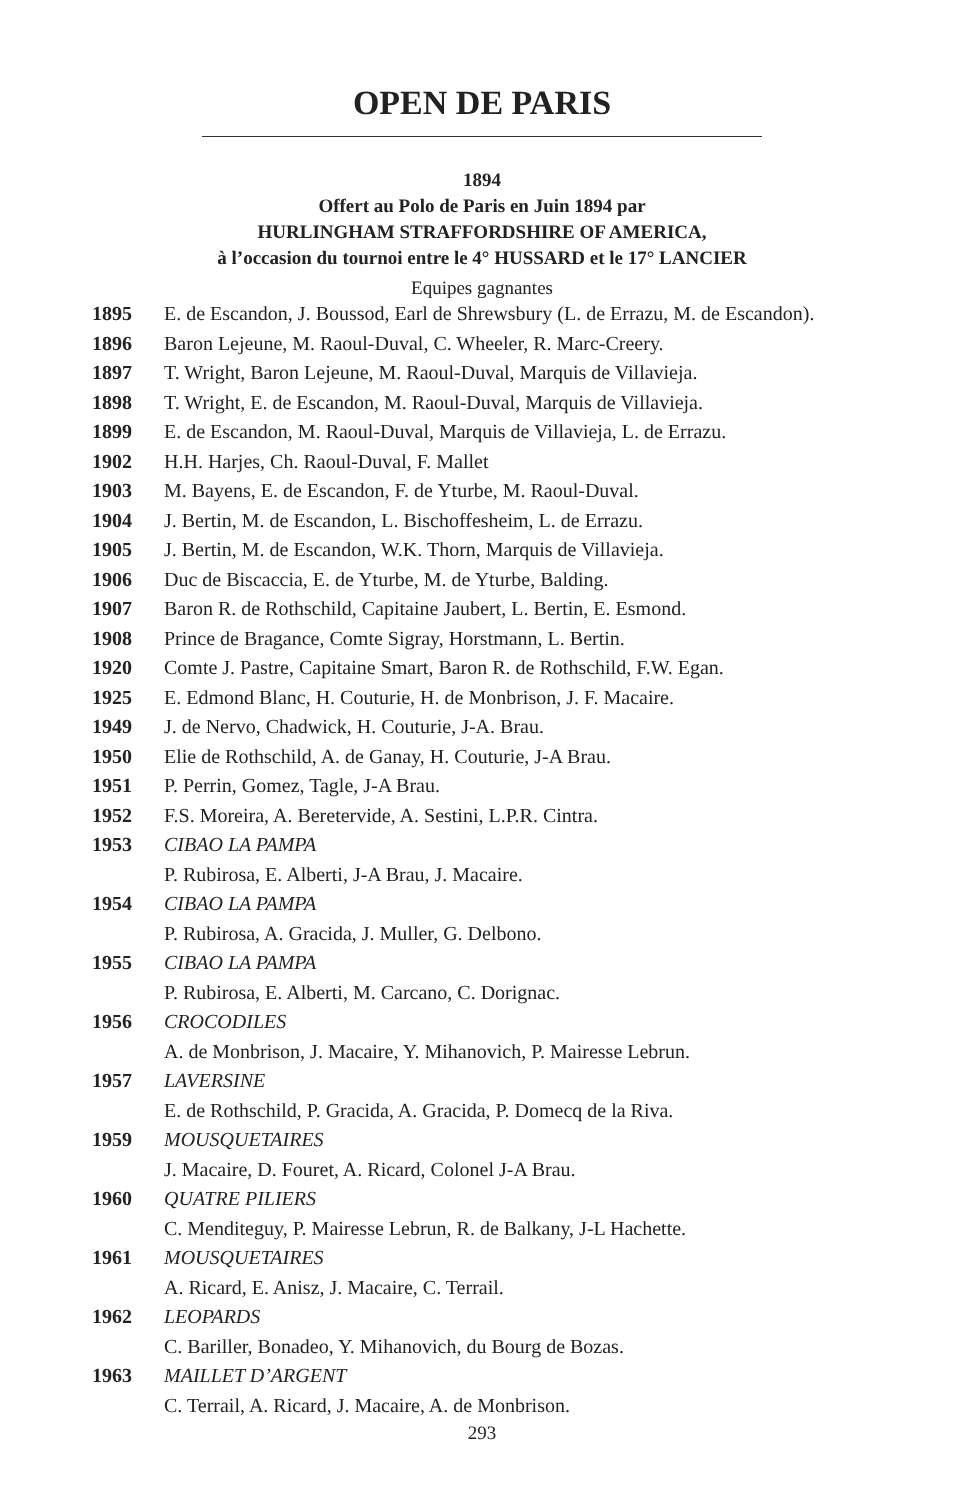OPEN DE PARIS
1894
Offert au Polo de Paris en Juin 1894 par
HURLINGHAM STRAFFORDSHIRE OF AMERICA,
à l’occasion du tournoi entre le 4° HUSSARD et le 17° LANCIER
Equipes gagnantes
| 1895 | E. de Escandon, J. Boussod, Earl de Shrewsbury (L. de Errazu, M. de Escandon). |
| 1896 | Baron Lejeune, M. Raoul-Duval, C. Wheeler, R. Marc-Creery. |
| 1897 | T. Wright, Baron Lejeune, M. Raoul-Duval, Marquis de Villavieja. |
| 1898 | T. Wright, E. de Escandon, M. Raoul-Duval, Marquis de Villavieja. |
| 1899 | E. de Escandon, M. Raoul-Duval, Marquis de Villavieja, L. de Errazu. |
| 1902 | H.H. Harjes, Ch. Raoul-Duval, F. Mallet |
| 1903 | M. Bayens, E. de Escandon, F. de Yturbe, M. Raoul-Duval. |
| 1904 | J. Bertin, M. de Escandon, L. Bischoffesheim, L. de Errazu. |
| 1905 | J. Bertin, M. de Escandon, W.K. Thorn, Marquis de Villavieja. |
| 1906 | Duc de Biscaccia, E. de Yturbe, M. de Yturbe, Balding. |
| 1907 | Baron R. de Rothschild, Capitaine Jaubert, L. Bertin, E. Esmond. |
| 1908 | Prince de Bragance, Comte Sigray, Horstmann, L. Bertin. |
| 1920 | Comte J. Pastre, Capitaine Smart, Baron R. de Rothschild, F.W. Egan. |
| 1925 | E. Edmond Blanc, H. Couturie, H. de Monbrison, J. F. Macaire. |
| 1949 | J. de Nervo, Chadwick, H. Couturie, J-A. Brau. |
| 1950 | Elie de Rothschild, A. de Ganay, H. Couturie, J-A Brau. |
| 1951 | P. Perrin, Gomez, Tagle, J-A Brau. |
| 1952 | F.S. Moreira, A. Beretervide, A. Sestini, L.P.R. Cintra. |
| 1953 | CIBAO LA PAMPA P. Rubirosa, E. Alberti, J-A Brau, J. Macaire. |
| 1954 | CIBAO LA PAMPA P. Rubirosa, A. Gracida, J. Muller, G. Delbono. |
| 1955 | CIBAO LA PAMPA P. Rubirosa, E. Alberti, M. Carcano, C. Dorignac. |
| 1956 | CROCODILES A. de Monbrison, J. Macaire, Y. Mihanovich, P. Mairesse Lebrun. |
| 1957 | LAVERSINE E. de Rothschild, P. Gracida, A. Gracida, P. Domecq de la Riva. |
| 1959 | MOUSQUETAIRES J. Macaire, D. Fouret, A. Ricard, Colonel J-A Brau. |
| 1960 | QUATRE PILIERS C. Menditeguy, P. Mairesse Lebrun, R. de Balkany, J-L Hachette. |
| 1961 | MOUSQUETAIRES A. Ricard, E. Anisz, J. Macaire, C. Terrail. |
| 1962 | LEOPARDS C. Bariller, Bonadeo, Y. Mihanovich, du Bourg de Bozas. |
| 1963 | MAILLET D’ARGENT C. Terrail, A. Ricard, J. Macaire, A. de Monbrison. |
293